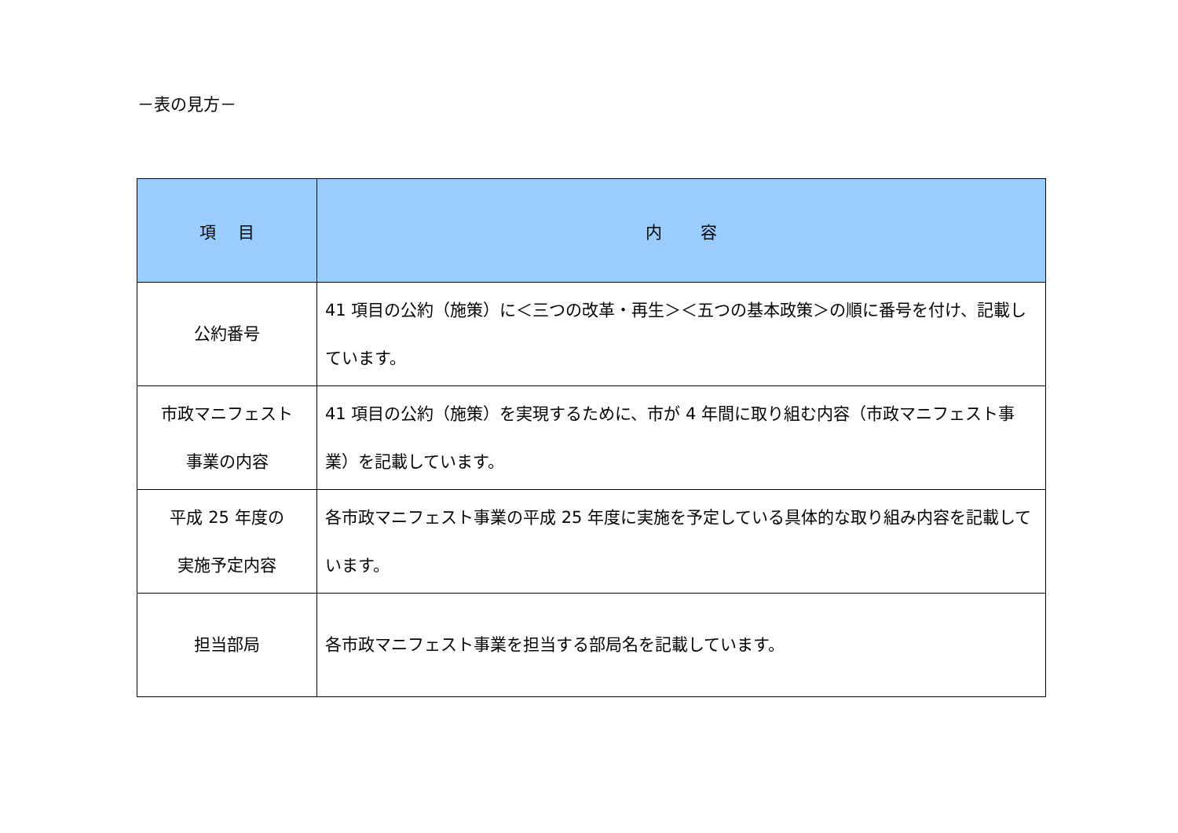－表の見方－
| 項 目 | 内 容 |
| --- | --- |
| 公約番号 | 41 項目の公約（施策）に＜三つの改革・再生＞＜五つの基本政策＞の順に番号を付け、記載しています。 |
| 市政マニフェスト 事業の内容 | 41 項目の公約（施策）を実現するために、市が 4 年間に取り組む内容（市政マニフェスト事業）を記載しています。 |
| 平成 25 年度の 実施予定内容 | 各市政マニフェスト事業の平成 25 年度に実施を予定している具体的な取り組み内容を記載しています。 |
| 担当部局 | 各市政マニフェスト事業を担当する部局名を記載しています。 |